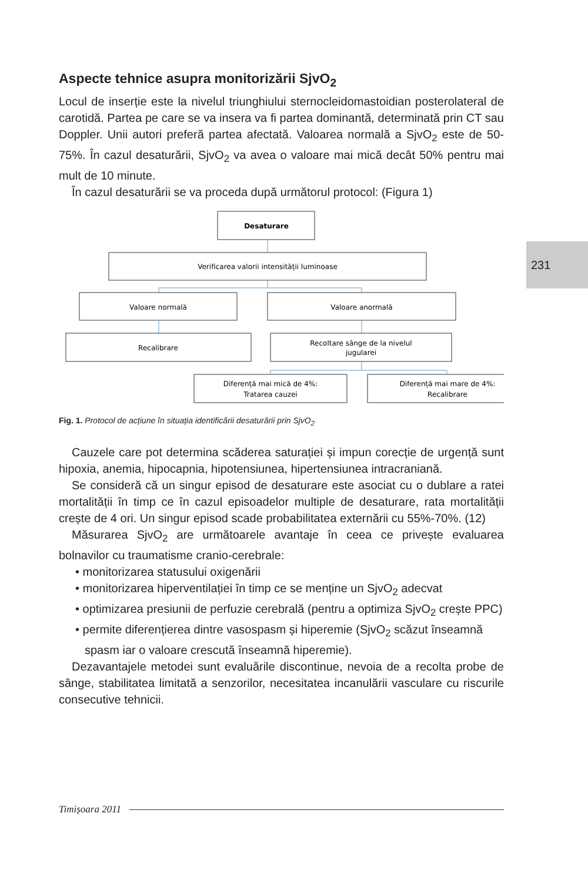231
Aspecte tehnice asupra monitorizării SjvO<sub>2</sub>
Locul de inserție este la nivelul triunghiului sternocleidomastoidian posterolateral de carotidă. Partea pe care se va insera va fi partea dominantă, determinată prin CT sau Doppler. Unii autori preferă partea afectată. Valoarea normală a SjvO<sub>2</sub> este de 50-75%. În cazul desaturării, SjvO<sub>2</sub> va avea o valoare mai mică decât 50% pentru mai mult de 10 minute.
În cazul desaturării se va proceda după următorul protocol: (Figura 1)
Desaturare
Verificarea valorii intensității luminoase
Valoare normală
Valoare anormală
Recalibrare
Recoltare sânge de la nivelul
jugularei
Diferență mai mică de 4%:
Tratarea cauzei
Diferență mai mare de 4%:
Recalibrare
Fig. 1. Protocol de acțiune în situația identificării desaturării prin SjvO<sub>2</sub>
Cauzele care pot determina scăderea saturației și impun corecție de urgență sunt hipoxia, anemia, hipocapnia, hipotensiunea, hipertensiunea intracraniană.
Se consideră că un singur episod de desaturare este asociat cu o dublare a ratei mortalității în timp ce în cazul episoadelor multiple de desaturare, rata mortalității crește de 4 ori. Un singur episod scade probabilitatea externării cu 55%-70%. (12)
Măsurarea SjvO<sub>2</sub> are următoarele avantaje în ceea ce privește evaluarea bolnavilor cu traumatisme cranio-cerebrale:
• monitorizarea statusului oxigenării
• monitorizarea hiperventilației în timp ce se menține un SjvO<sub>2</sub> adecvat
• optimizarea presiunii de perfuzie cerebrală (pentru a optimiza SjvO<sub>2</sub> crește PPC)
• permite diferențierea dintre vasospasm și hiperemie (SjvO<sub>2</sub> scăzut înseamnă spasm iar o valoare crescută înseamnă hiperemie).
Dezavantajele metodei sunt evaluările discontinue, nevoia de a recolta probe de sânge, stabilitatea limitată a senzorilor, necesitatea incanulării vasculare cu riscurile consecutive tehnicii.
Timișoara 2011